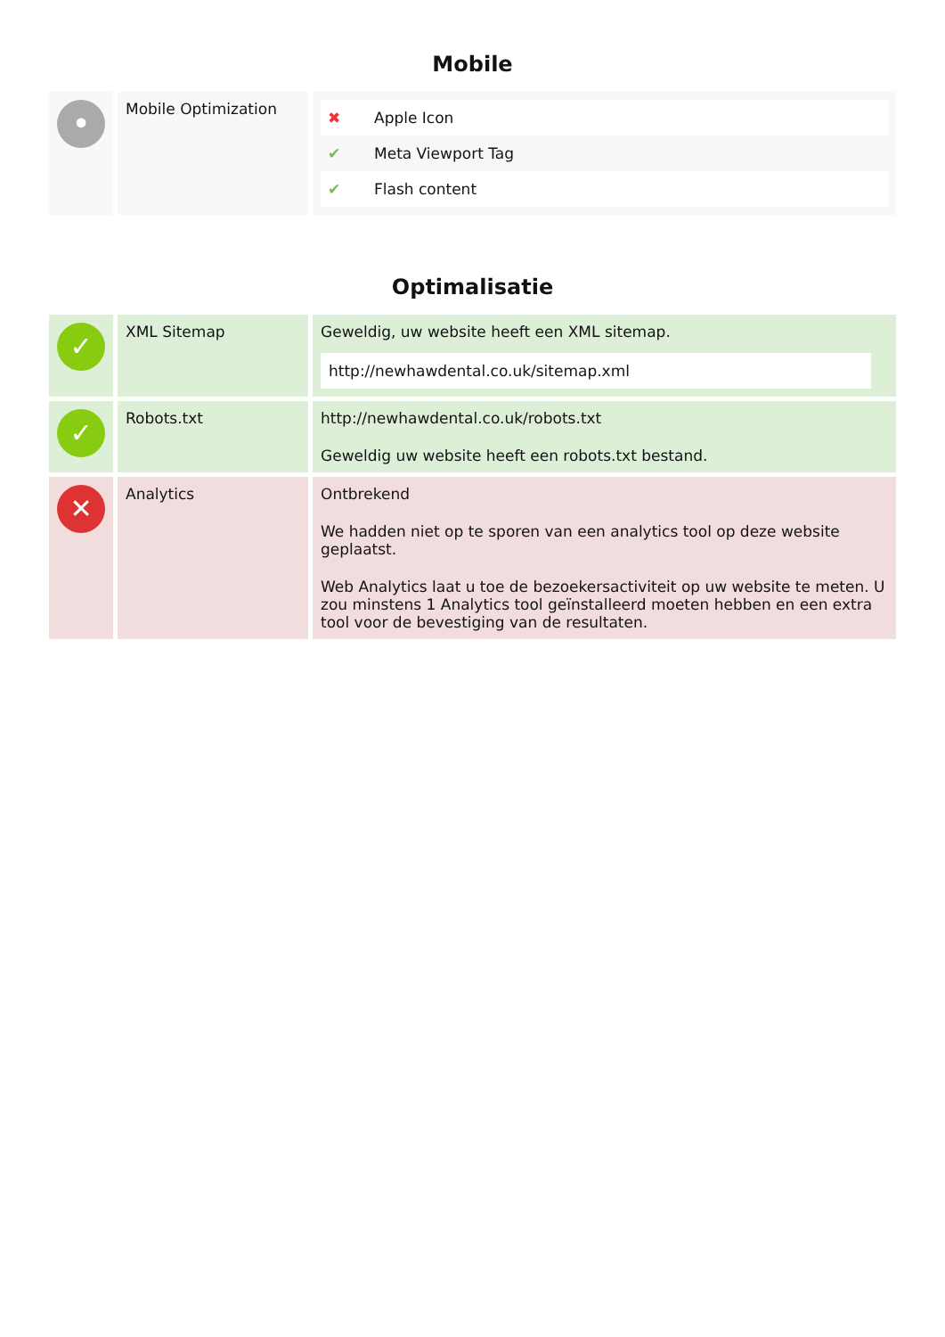Mobile
| • | Mobile Optimization | / ✖ / Apple Icon / / ✔ / Meta Viewport Tag / / ✔ / Flash content / |
Optimalisatie
| ✓ | XML Sitemap | Geweldig, uw website heeft een XML sitemap. http://newhawdental.co.uk/sitemap.xml |
| ✓ | Robots.txt | http://newhawdental.co.uk/robots.txt Geweldig uw website heeft een robots.txt bestand. |
| ✕ | Analytics | Ontbrekend We hadden niet op te sporen van een analytics tool op deze website geplaatst. Web Analytics laat u toe de bezoekersactiviteit op uw website te meten. U zou minstens 1 Analytics tool geïnstalleerd moeten hebben en een extra tool voor de bevestiging van de resultaten. |